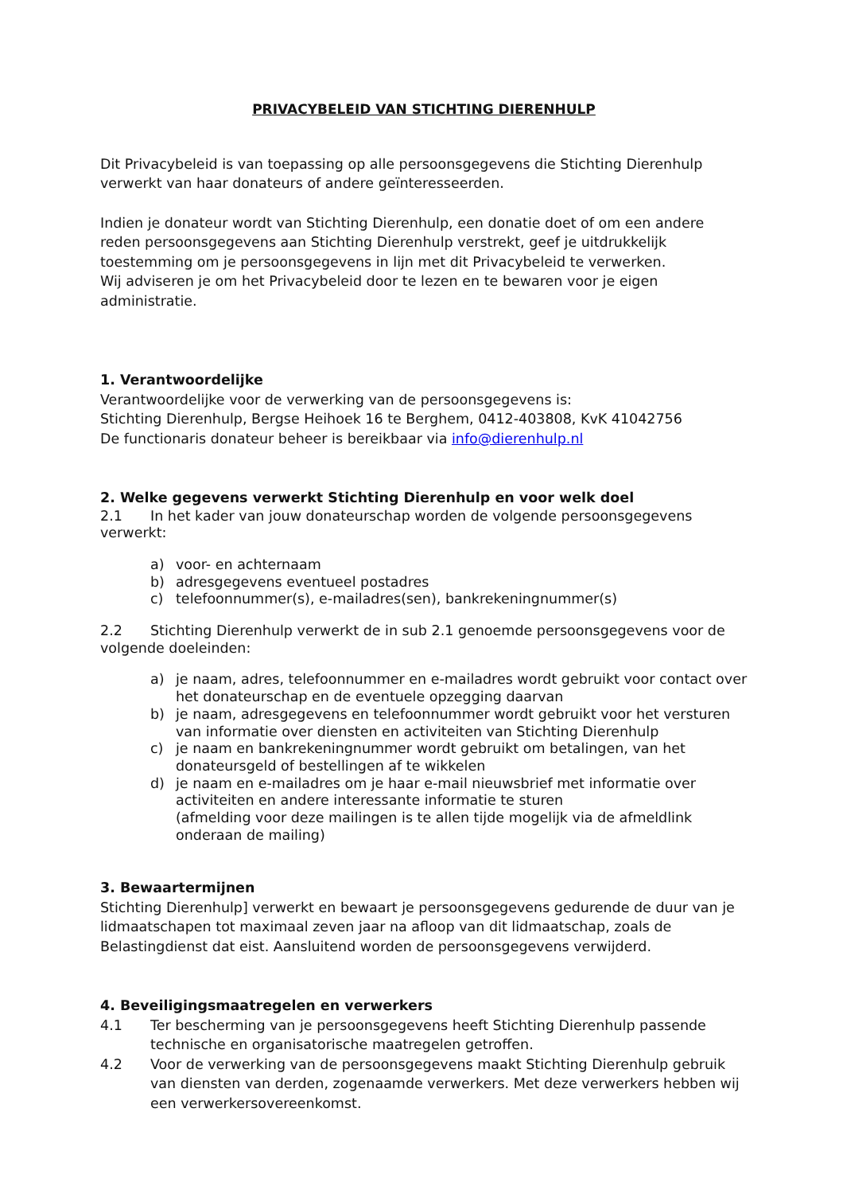PRIVACYBELEID VAN STICHTING DIERENHULP
Dit Privacybeleid is van toepassing op alle persoonsgegevens die Stichting Dierenhulp verwerkt van haar donateurs of andere geïnteresseerden.
Indien je donateur wordt van Stichting Dierenhulp, een donatie doet of om een andere reden persoonsgegevens aan Stichting Dierenhulp verstrekt, geef je uitdrukkelijk toestemming om je persoonsgegevens in lijn met dit Privacybeleid te verwerken.
Wij adviseren je om het Privacybeleid door te lezen en te bewaren voor je eigen administratie.
1. Verantwoordelijke
Verantwoordelijke voor de verwerking van de persoonsgegevens is:
Stichting Dierenhulp, Bergse Heihoek 16 te Berghem, 0412-403808, KvK 41042756
De functionaris donateur beheer is bereikbaar via info@dierenhulp.nl
2. Welke gegevens verwerkt Stichting Dierenhulp en voor welk doel
2.1 In het kader van jouw donateurschap worden de volgende persoonsgegevens verwerkt:
a) voor- en achternaam
b) adresgegevens eventueel postadres
c) telefoonnummer(s), e-mailadres(sen), bankrekeningnummer(s)
2.2 Stichting Dierenhulp verwerkt de in sub 2.1 genoemde persoonsgegevens voor de volgende doeleinden:
a) je naam, adres, telefoonnummer en e-mailadres wordt gebruikt voor contact over het donateurschap en de eventuele opzegging daarvan
b) je naam, adresgegevens en telefoonnummer wordt gebruikt voor het versturen van informatie over diensten en activiteiten van Stichting Dierenhulp
c) je naam en bankrekeningnummer wordt gebruikt om betalingen, van het donateursgeld of bestellingen af te wikkelen
d) je naam en e-mailadres om je haar e-mail nieuwsbrief met informatie over activiteiten en andere interessante informatie te sturen
(afmelding voor deze mailingen is te allen tijde mogelijk via de afmeldlink onderaan de mailing)
3. Bewaartermijnen
Stichting Dierenhulp] verwerkt en bewaart je persoonsgegevens gedurende de duur van je lidmaatschapen tot maximaal zeven jaar na afloop van dit lidmaatschap, zoals de Belastingdienst dat eist. Aansluitend worden de persoonsgegevens verwijderd.
4. Beveiligingsmaatregelen en verwerkers
4.1 Ter bescherming van je persoonsgegevens heeft Stichting Dierenhulp passende technische en organisatorische maatregelen getroffen.
4.2 Voor de verwerking van de persoonsgegevens maakt Stichting Dierenhulp gebruik van diensten van derden, zogenaamde verwerkers. Met deze verwerkers hebben wij een verwerkersovereenkomst.